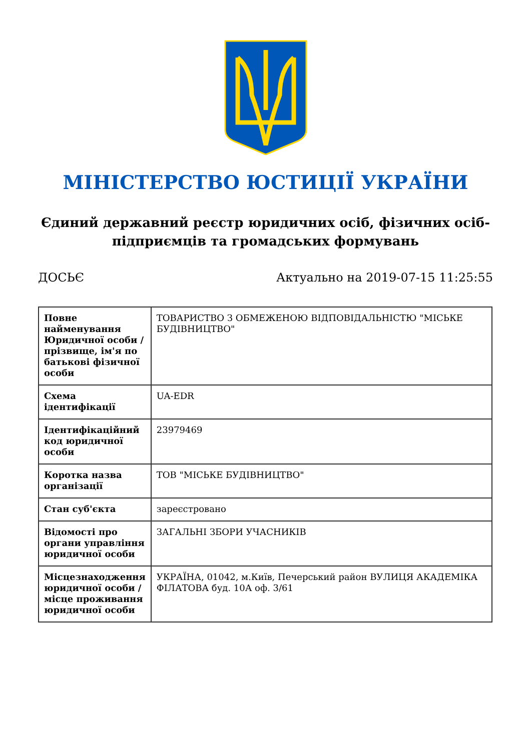МІНІСТЕРСТВО ЮСТИЦІЇ УКРАЇНИ
Єдиний державний реєстр юридичних осіб, фізичних осіб-підприємців та громадських формувань
ДОСЬЄ Актуально на 2019-07-15 11:25:55
| Повне найменування Юридичної особи / прізвище, ім'я по батькові фізичної особи | ТОВАРИСТВО З ОБМЕЖЕНОЮ ВІДПОВІДАЛЬНІСТЮ "МІСЬКЕ БУДІВНИЦТВО" |
| Схема ідентифікації | UA-EDR |
| Ідентифікаційний код юридичної особи | 23979469 |
| Коротка назва організації | ТОВ "МІСЬКЕ БУДІВНИЦТВО" |
| Стан суб'єкта | зареєстровано |
| Відомості про органи управління юридичної особи | ЗАГАЛЬНІ ЗБОРИ УЧАСНИКІВ |
| Місцезнаходження юридичної особи / місце проживання юридичної особи | УКРАЇНА, 01042, м.Київ, Печерський район ВУЛИЦЯ АКАДЕМІКА ФІЛАТОВА буд. 10А оф. 3/61 |